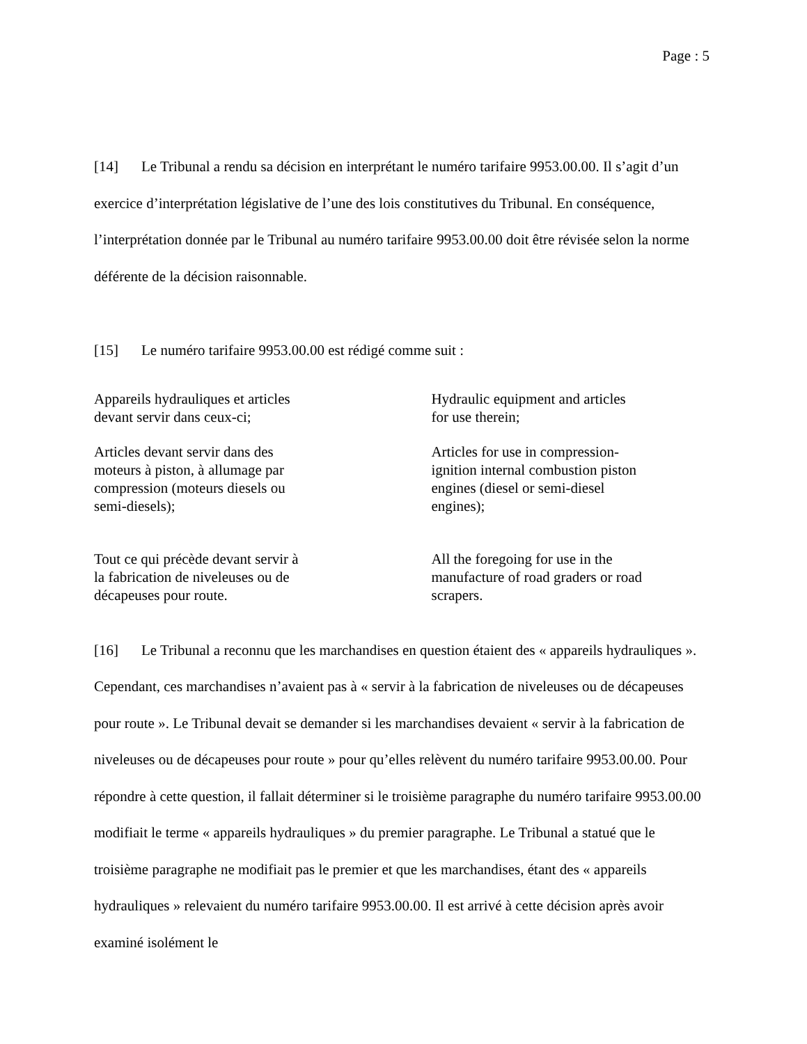Page : 5
[14] Le Tribunal a rendu sa décision en interprétant le numéro tarifaire 9953.00.00. Il s’agit d’un exercice d’interprétation législative de l’une des lois constitutives du Tribunal. En conséquence, l’interprétation donnée par le Tribunal au numéro tarifaire 9953.00.00 doit être révisée selon la norme déférente de la décision raisonnable.
[15] Le numéro tarifaire 9953.00.00 est rédigé comme suit :
Appareils hydrauliques et articles
devant servir dans ceux-ci;
Hydraulic equipment and articles
for use therein;
Articles devant servir dans des
moteurs à piston, à allumage par
compression (moteurs diesels ou
semi-diesels);
Articles for use in compression-
ignition internal combustion piston
engines (diesel or semi-diesel
engines);
Tout ce qui précède devant servir à
la fabrication de niveleuses ou de
décapeuses pour route.
All the foregoing for use in the
manufacture of road graders or road
scrapers.
[16] Le Tribunal a reconnu que les marchandises en question étaient des « appareils hydrauliques ». Cependant, ces marchandises n’avaient pas à « servir à la fabrication de niveleuses ou de décapeuses pour route ». Le Tribunal devait se demander si les marchandises devaient « servir à la fabrication de niveleuses ou de décapeuses pour route » pour qu’elles relèvent du numéro tarifaire 9953.00.00. Pour répondre à cette question, il fallait déterminer si le troisième paragraphe du numéro tarifaire 9953.00.00 modifiait le terme « appareils hydrauliques » du premier paragraphe. Le Tribunal a statué que le troisième paragraphe ne modifiait pas le premier et que les marchandises, étant des « appareils hydrauliques » relevaient du numéro tarifaire 9953.00.00. Il est arrivé à cette décision après avoir examiné isolément le